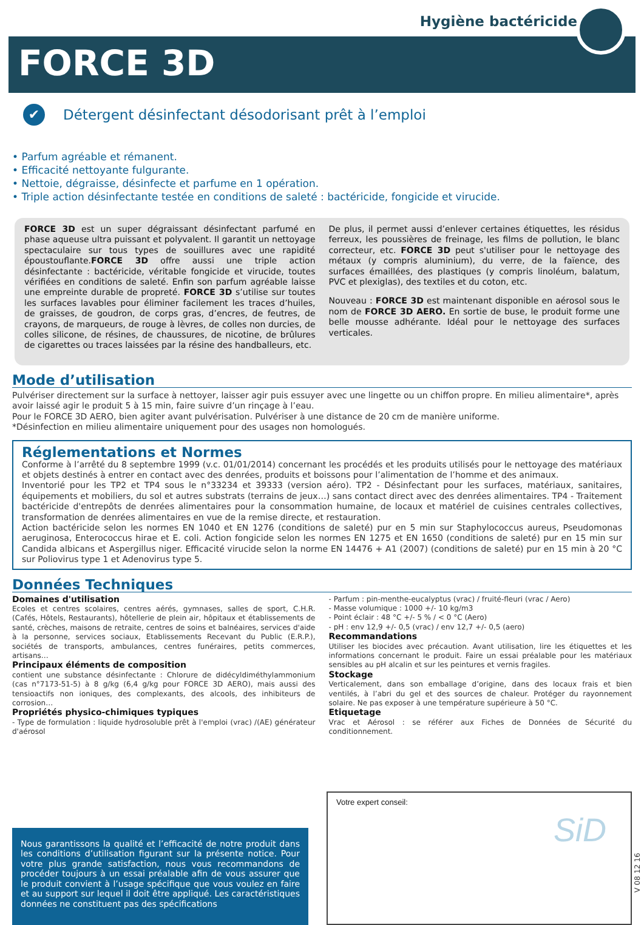Hygiène bactéricide
FORCE 3D
✔
Détergent désinfectant désodorisant prêt à l’emploi
• Parfum agréable et rémanent.
• Efficacité nettoyante fulgurante.
• Nettoie, dégraisse, désinfecte et parfume en 1 opération.
• Triple action désinfectante testée en conditions de saleté : bactéricide, fongicide et virucide.
FORCE 3D est un super dégraissant désinfectant parfumé en phase aqueuse ultra puissant et polyvalent. Il garantit un nettoyage spectaculaire sur tous types de souillures avec une rapidité époustouflante.FORCE 3D offre aussi une triple action désinfectante : bactéricide, véritable fongicide et virucide, toutes vérifiées en conditions de saleté. Enfin son parfum agréable laisse une empreinte durable de propreté. FORCE 3D s’utilise sur toutes les surfaces lavables pour éliminer facilement les traces d’huiles, de graisses, de goudron, de corps gras, d’encres, de feutres, de crayons, de marqueurs, de rouge à lèvres, de colles non durcies, de colles silicone, de résines, de chaussures, de nicotine, de brûlures de cigarettes ou traces laissées par la résine des handballeurs, etc.
De plus, il permet aussi d’enlever certaines étiquettes, les résidus ferreux, les poussières de freinage, les films de pollution, le blanc correcteur, etc. FORCE 3D peut s'utiliser pour le nettoyage des métaux (y compris aluminium), du verre, de la faïence, des surfaces émaillées, des plastiques (y compris linoléum, balatum, PVC et plexiglas), des textiles et du coton, etc.
Nouveau : FORCE 3D est maintenant disponible en aérosol sous le nom de FORCE 3D AERO. En sortie de buse, le produit forme une belle mousse adhérante. Idéal pour le nettoyage des surfaces verticales.
Mode d’utilisation
Pulvériser directement sur la surface à nettoyer, laisser agir puis essuyer avec une lingette ou un chiffon propre. En milieu alimentaire*, après avoir laissé agir le produit 5 à 15 min, faire suivre d’un rinçage à l’eau.
Pour le FORCE 3D AERO, bien agiter avant pulvérisation. Pulvériser à une distance de 20 cm de manière uniforme.
*Désinfection en milieu alimentaire uniquement pour des usages non homologués.
Réglementations et Normes
Conforme à l’arrêté du 8 septembre 1999 (v.c. 01/01/2014) concernant les procédés et les produits utilisés pour le nettoyage des matériaux et objets destinés à entrer en contact avec des denrées, produits et boissons pour l’alimentation de l’homme et des animaux.
Inventorié pour les TP2 et TP4 sous le n°33234 et 39333 (version aéro). TP2 - Désinfectant pour les surfaces, matériaux, sanitaires, équipements et mobiliers, du sol et autres substrats (terrains de jeux…) sans contact direct avec des denrées alimentaires. TP4 - Traitement bactéricide d'entrepôts de denrées alimentaires pour la consommation humaine, de locaux et matériel de cuisines centrales collectives, transformation de denrées alimentaires en vue de la remise directe, et restauration.
Action bactéricide selon les normes EN 1040 et EN 1276 (conditions de saleté) pur en 5 min sur Staphylococcus aureus, Pseudomonas aeruginosa, Enterococcus hirae et E. coli. Action fongicide selon les normes EN 1275 et EN 1650 (conditions de saleté) pur en 15 min sur Candida albicans et Aspergillus niger. Efficacité virucide selon la norme EN 14476 + A1 (2007) (conditions de saleté) pur en 15 min à 20 °C sur Poliovirus type 1 et Adenovirus type 5.
Données Techniques
Domaines d'utilisation
Ecoles et centres scolaires, centres aérés, gymnases, salles de sport, C.H.R. (Cafés, Hôtels, Restaurants), hôtellerie de plein air, hôpitaux et établissements de santé, crèches, maisons de retraite, centres de soins et balnéaires, services d'aide à la personne, services sociaux, Etablissements Recevant du Public (E.R.P.), sociétés de transports, ambulances, centres funéraires, petits commerces, artisans…
Principaux éléments de composition
contient une substance désinfectante : Chlorure de didécyldiméthylammonium (cas n°7173-51-5) à 8 g/kg (6,4 g/kg pour FORCE 3D AERO), mais aussi des tensioactifs non ioniques, des complexants, des alcools, des inhibiteurs de corrosion…
Propriétés physico-chimiques typiques
- Type de formulation : liquide hydrosoluble prêt à l'emploi (vrac) /(AE) générateur d'aérosol
- Parfum : pin-menthe-eucalyptus (vrac) / fruité-fleuri (vrac / Aero)
- Masse volumique : 1000 +/- 10 kg/m3
- Point éclair : 48 °C +/- 5 % / < 0 °C (Aero)
- pH : env 12,9 +/- 0,5 (vrac) / env 12,7 +/- 0,5 (aero)
Recommandations
Utiliser les biocides avec précaution. Avant utilisation, lire les étiquettes et les informations concernant le produit. Faire un essai préalable pour les matériaux sensibles au pH alcalin et sur les peintures et vernis fragiles.
Stockage
Verticalement, dans son emballage d’origine, dans des locaux frais et bien ventilés, à l’abri du gel et des sources de chaleur. Protéger du rayonnement solaire. Ne pas exposer à une température supérieure à 50 °C.
Etiquetage
Vrac et Aérosol : se référer aux Fiches de Données de Sécurité du conditionnement.
Nous garantissons la qualité et l’efficacité de notre produit dans les conditions d’utilisation figurant sur la présente notice. Pour votre plus grande satisfaction, nous vous recommandons de procéder toujours à un essai préalable afin de vous assurer que le produit convient à l’usage spécifique que vous voulez en faire et au support sur lequel il doit être appliqué. Les caractéristiques données ne constituent pas des spécifications
Votre expert conseil:
SiD
V 08 12 16